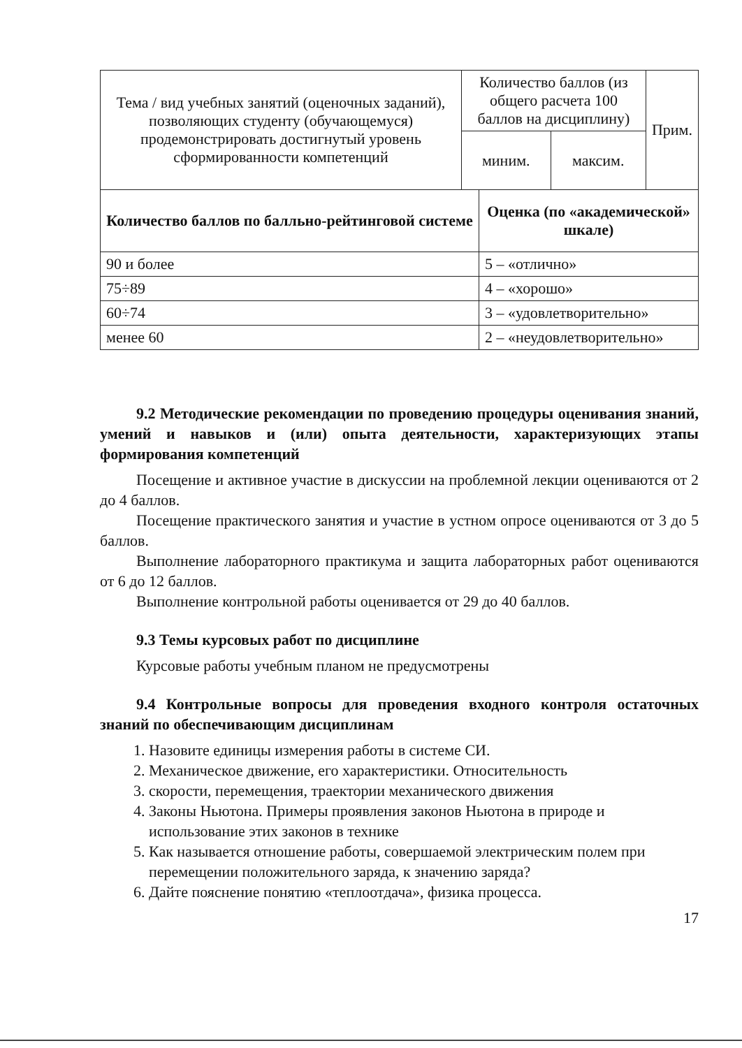| Тема / вид учебных занятий (оценочных заданий), позволяющих студенту (обучающемуся) продемонстрировать достигнутый уровень сформированности компетенций | Количество баллов (из общего расчета 100 баллов на дисциплину) | | Прим. |
| | миним. | максим. | |
| Количество баллов по балльно-рейтинговой системе | Оценка (по «академической» шкале) |
| --- | --- |
| 90 и более | 5 – «отлично» |
| 75÷89 | 4 – «хорошо» |
| 60÷74 | 3 – «удовлетворительно» |
| менее 60 | 2 – «неудовлетворительно» |
9.2 Методические рекомендации по проведению процедуры оценивания знаний, умений и навыков и (или) опыта деятельности, характеризующих этапы формирования компетенций
Посещение и активное участие в дискуссии на проблемной лекции оцениваются от 2 до 4 баллов.
Посещение практического занятия и участие в устном опросе оцениваются от 3 до 5 баллов.
Выполнение лабораторного практикума и защита лабораторных работ оцениваются от 6 до 12 баллов.
Выполнение контрольной работы оценивается от 29 до 40 баллов.
9.3 Темы курсовых работ по дисциплине
Курсовые работы учебным планом не предусмотрены
9.4 Контрольные вопросы для проведения входного контроля остаточных знаний по обеспечивающим дисциплинам
1. Назовите единицы измерения работы в системе СИ.
2. Механическое движение, его характеристики. Относительность
3. скорости, перемещения, траектории механического движения
4. Законы Ньютона. Примеры проявления законов Ньютона в природе и использование этих законов в технике
5. Как называется отношение работы, совершаемой электрическим полем при перемещении положительного заряда, к значению заряда?
6. Дайте пояснение понятию «теплоотдача», физика процесса.
17